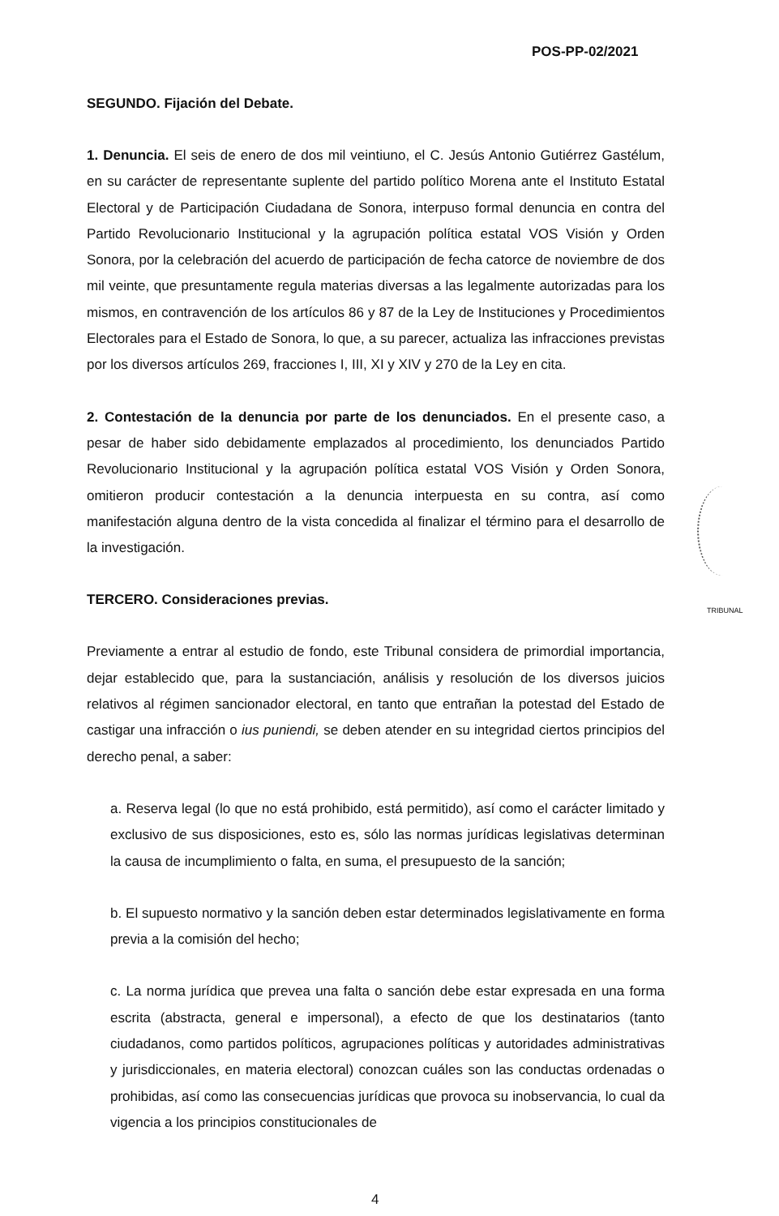POS-PP-02/2021
SEGUNDO. Fijación del Debate.
1. Denuncia. El seis de enero de dos mil veintiuno, el C. Jesús Antonio Gutiérrez Gastélum, en su carácter de representante suplente del partido político Morena ante el Instituto Estatal Electoral y de Participación Ciudadana de Sonora, interpuso formal denuncia en contra del Partido Revolucionario Institucional y la agrupación política estatal VOS Visión y Orden Sonora, por la celebración del acuerdo de participación de fecha catorce de noviembre de dos mil veinte, que presuntamente regula materias diversas a las legalmente autorizadas para los mismos, en contravención de los artículos 86 y 87 de la Ley de Instituciones y Procedimientos Electorales para el Estado de Sonora, lo que, a su parecer, actualiza las infracciones previstas por los diversos artículos 269, fracciones I, III, XI y XIV y 270 de la Ley en cita.
2. Contestación de la denuncia por parte de los denunciados. En el presente caso, a pesar de haber sido debidamente emplazados al procedimiento, los denunciados Partido Revolucionario Institucional y la agrupación política estatal VOS Visión y Orden Sonora, omitieron producir contestación a la denuncia interpuesta en su contra, así como manifestación alguna dentro de la vista concedida al finalizar el término para el desarrollo de la investigación.
TERCERO. Consideraciones previas.
Previamente a entrar al estudio de fondo, este Tribunal considera de primordial importancia, dejar establecido que, para la sustanciación, análisis y resolución de los diversos juicios relativos al régimen sancionador electoral, en tanto que entrañan la potestad del Estado de castigar una infracción o ius puniendi, se deben atender en su integridad ciertos principios del derecho penal, a saber:
a. Reserva legal (lo que no está prohibido, está permitido), así como el carácter limitado y exclusivo de sus disposiciones, esto es, sólo las normas jurídicas legislativas determinan la causa de incumplimiento o falta, en suma, el presupuesto de la sanción;
b. El supuesto normativo y la sanción deben estar determinados legislativamente en forma previa a la comisión del hecho;
c. La norma jurídica que prevea una falta o sanción debe estar expresada en una forma escrita (abstracta, general e impersonal), a efecto de que los destinatarios (tanto ciudadanos, como partidos políticos, agrupaciones políticas y autoridades administrativas y jurisdiccionales, en materia electoral) conozcan cuáles son las conductas ordenadas o prohibidas, así como las consecuencias jurídicas que provoca su inobservancia, lo cual da vigencia a los principios constitucionales de
TRIBUNAL
4